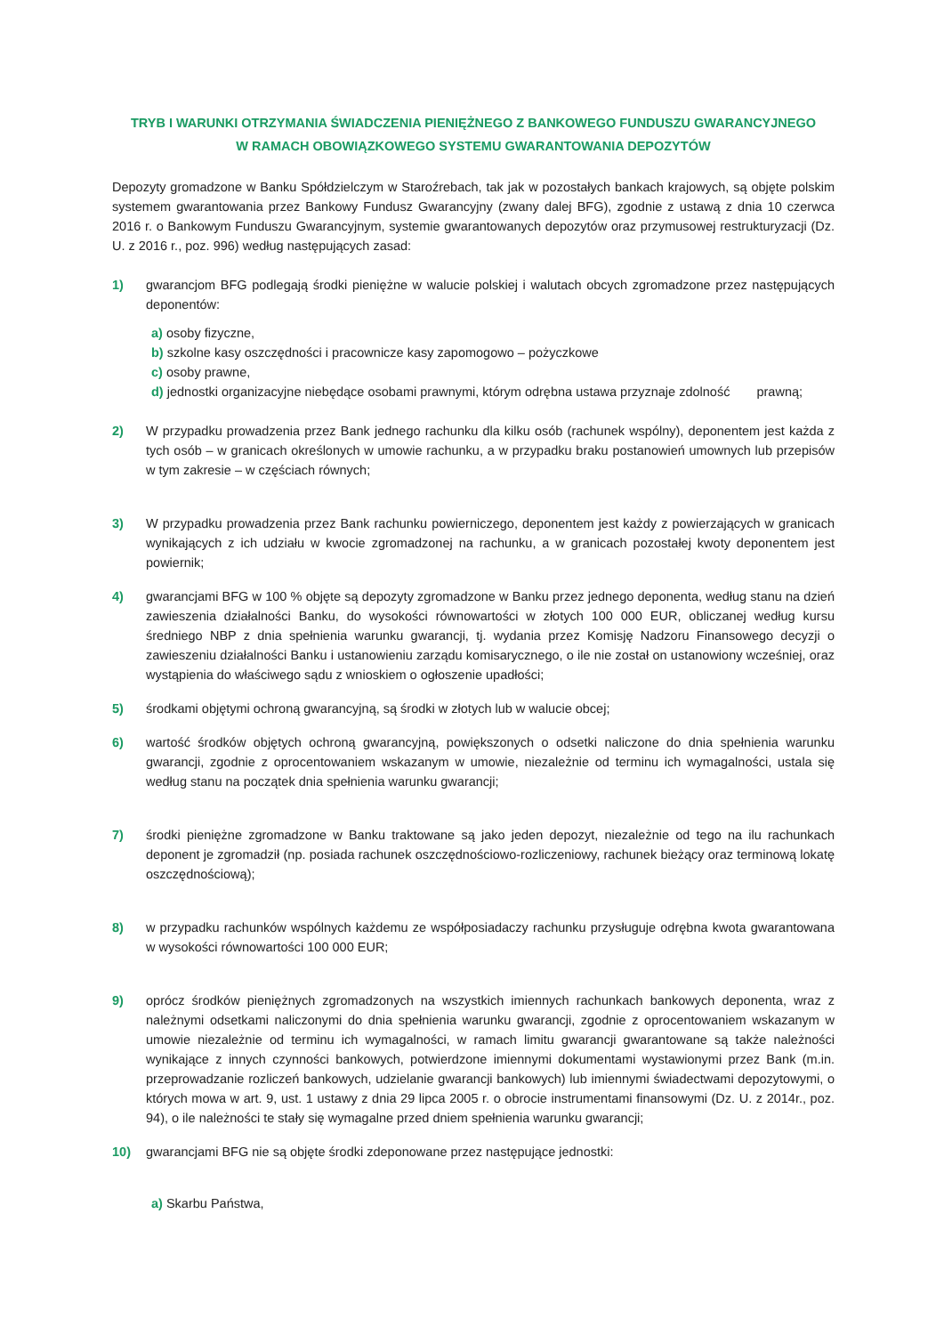TRYB I WARUNKI OTRZYMANIA ŚWIADCZENIA PIENIĘŻNEGO Z BANKOWEGO FUNDUSZU GWARANCYJNEGO
W RAMACH OBOWIĄZKOWEGO SYSTEMU GWARANTOWANIA DEPOZYTÓW
Depozyty gromadzone w Banku Spółdzielczym w Staroźrebach, tak jak w pozostałych bankach krajowych, są objęte polskim systemem gwarantowania przez Bankowy Fundusz Gwarancyjny (zwany dalej BFG), zgodnie z ustawą z dnia 10 czerwca 2016 r. o Bankowym Funduszu Gwarancyjnym, systemie gwarantowanych depozytów oraz przymusowej restrukturyzacji (Dz. U. z 2016 r., poz. 996) według następujących zasad:
1) gwarancjom BFG podlegają środki pieniężne w walucie polskiej i walutach obcych zgromadzone przez następujących deponentów:
a) osoby fizyczne,
b) szkolne kasy oszczędności i pracownicze kasy zapomogowo – pożyczkowe
c) osoby prawne,
d) jednostki organizacyjne niebędące osobami prawnymi, którym odrębna ustawa przyznaje zdolność prawną;
2) W przypadku prowadzenia przez Bank jednego rachunku dla kilku osób (rachunek wspólny), deponentem jest każda z tych osób – w granicach określonych w umowie rachunku, a w przypadku braku postanowień umownych lub przepisów w tym zakresie – w częściach równych;
3) W przypadku prowadzenia przez Bank rachunku powierniczego, deponentem jest każdy z powierzających w granicach wynikających z ich udziału w kwocie zgromadzonej na rachunku, a w granicach pozostałej kwoty deponentem jest powiernik;
4) gwarancjami BFG w 100 % objęte są depozyty zgromadzone w Banku przez jednego deponenta, według stanu na dzień zawieszenia działalności Banku, do wysokości równowartości w złotych 100 000 EUR, obliczanej według kursu średniego NBP z dnia spełnienia warunku gwarancji, tj. wydania przez Komisję Nadzoru Finansowego decyzji o zawieszeniu działalności Banku i ustanowieniu zarządu komisarycznego, o ile nie został on ustanowiony wcześniej, oraz wystąpienia do właściwego sądu z wnioskiem o ogłoszenie upadłości;
5) środkami objętymi ochroną gwarancyjną, są środki w złotych lub w walucie obcej;
6) wartość środków objętych ochroną gwarancyjną, powiększonych o odsetki naliczone do dnia spełnienia warunku gwarancji, zgodnie z oprocentowaniem wskazanym w umowie, niezależnie od terminu ich wymagalności, ustala się według stanu na początek dnia spełnienia warunku gwarancji;
7) środki pieniężne zgromadzone w Banku traktowane są jako jeden depozyt, niezależnie od tego na ilu rachunkach deponent je zgromadził (np. posiada rachunek oszczędnościowo-rozliczeniowy, rachunek bieżący oraz terminową lokatę oszczędnościową);
8) w przypadku rachunków wspólnych każdemu ze współposiadaczy rachunku przysługuje odrębna kwota gwarantowana w wysokości równowartości 100 000 EUR;
9) oprócz środków pieniężnych zgromadzonych na wszystkich imiennych rachunkach bankowych deponenta, wraz z należnymi odsetkami naliczonymi do dnia spełnienia warunku gwarancji, zgodnie z oprocentowaniem wskazanym w umowie niezależnie od terminu ich wymagalności, w ramach limitu gwarancji gwarantowane są także należności wynikające z innych czynności bankowych, potwierdzone imiennymi dokumentami wystawionymi przez Bank (m.in. przeprowadzanie rozliczeń bankowych, udzielanie gwarancji bankowych) lub imiennymi świadectwami depozytowymi, o których mowa w art. 9, ust. 1 ustawy z dnia 29 lipca 2005 r. o obrocie instrumentami finansowymi (Dz. U. z 2014r., poz. 94), o ile należności te stały się wymagalne przed dniem spełnienia warunku gwarancji;
10) gwarancjami BFG nie są objęte środki zdeponowane przez następujące jednostki:
a) Skarbu Państwa,